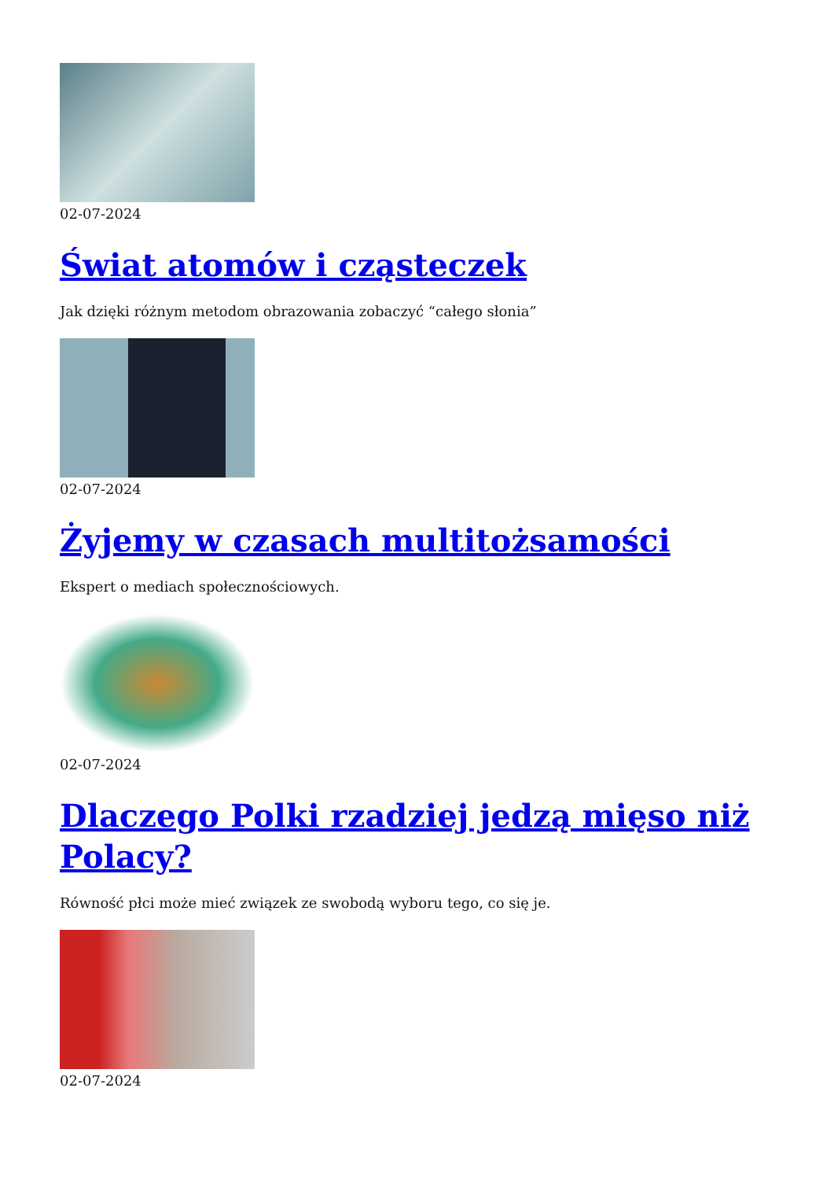02-07-2024
Świat atomów i cząsteczek
Jak dzięki różnym metodom obrazowania zobaczyć “całego słonia”
02-07-2024
Żyjemy w czasach multitożsamości
Ekspert o mediach społecznościowych.
02-07-2024
Dlaczego Polki rzadziej jedzą mięso niż Polacy?
Równość płci może mieć związek ze swobodą wyboru tego, co się je.
02-07-2024